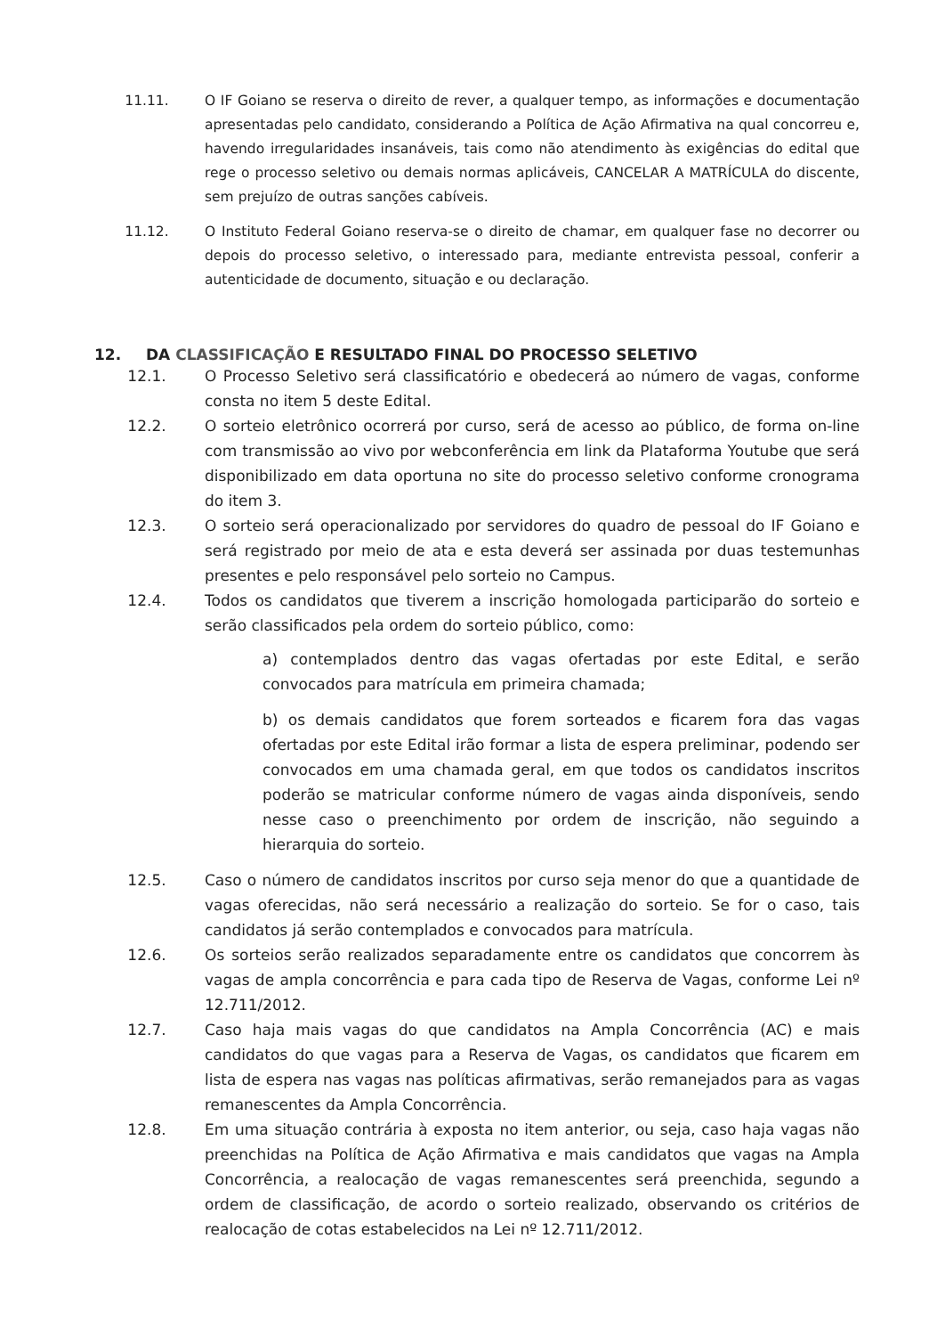11.11. O IF Goiano se reserva o direito de rever, a qualquer tempo, as informações e documentação apresentadas pelo candidato, considerando a Política de Ação Afirmativa na qual concorreu e, havendo irregularidades insanáveis, tais como não atendimento às exigências do edital que rege o processo seletivo ou demais normas aplicáveis, CANCELAR A MATRÍCULA do discente, sem prejuízo de outras sanções cabíveis.
11.12. O Instituto Federal Goiano reserva-se o direito de chamar, em qualquer fase no decorrer ou depois do processo seletivo, o interessado para, mediante entrevista pessoal, conferir a autenticidade de documento, situação e ou declaração.
12. DA CLASSIFICAÇÃO E RESULTADO FINAL DO PROCESSO SELETIVO
12.1. O Processo Seletivo será classificatório e obedecerá ao número de vagas, conforme consta no item 5 deste Edital.
12.2. O sorteio eletrônico ocorrerá por curso, será de acesso ao público, de forma on-line com transmissão ao vivo por webconferência em link da Plataforma Youtube que será disponibilizado em data oportuna no site do processo seletivo conforme cronograma do item 3.
12.3. O sorteio será operacionalizado por servidores do quadro de pessoal do IF Goiano e será registrado por meio de ata e esta deverá ser assinada por duas testemunhas presentes e pelo responsável pelo sorteio no Campus.
12.4. Todos os candidatos que tiverem a inscrição homologada participarão do sorteio e serão classificados pela ordem do sorteio público, como:
a) contemplados dentro das vagas ofertadas por este Edital, e serão convocados para matrícula em primeira chamada;
b) os demais candidatos que forem sorteados e ficarem fora das vagas ofertadas por este Edital irão formar a lista de espera preliminar, podendo ser convocados em uma chamada geral, em que todos os candidatos inscritos poderão se matricular conforme número de vagas ainda disponíveis, sendo nesse caso o preenchimento por ordem de inscrição, não seguindo a hierarquia do sorteio.
12.5. Caso o número de candidatos inscritos por curso seja menor do que a quantidade de vagas oferecidas, não será necessário a realização do sorteio. Se for o caso, tais candidatos já serão contemplados e convocados para matrícula.
12.6. Os sorteios serão realizados separadamente entre os candidatos que concorrem às vagas de ampla concorrência e para cada tipo de Reserva de Vagas, conforme Lei nº 12.711/2012.
12.7. Caso haja mais vagas do que candidatos na Ampla Concorrência (AC) e mais candidatos do que vagas para a Reserva de Vagas, os candidatos que ficarem em lista de espera nas vagas nas políticas afirmativas, serão remanejados para as vagas remanescentes da Ampla Concorrência.
12.8. Em uma situação contrária à exposta no item anterior, ou seja, caso haja vagas não preenchidas na Política de Ação Afirmativa e mais candidatos que vagas na Ampla Concorrência, a realocação de vagas remanescentes será preenchida, segundo a ordem de classificação, de acordo o sorteio realizado, observando os critérios de realocação de cotas estabelecidos na Lei nº 12.711/2012.